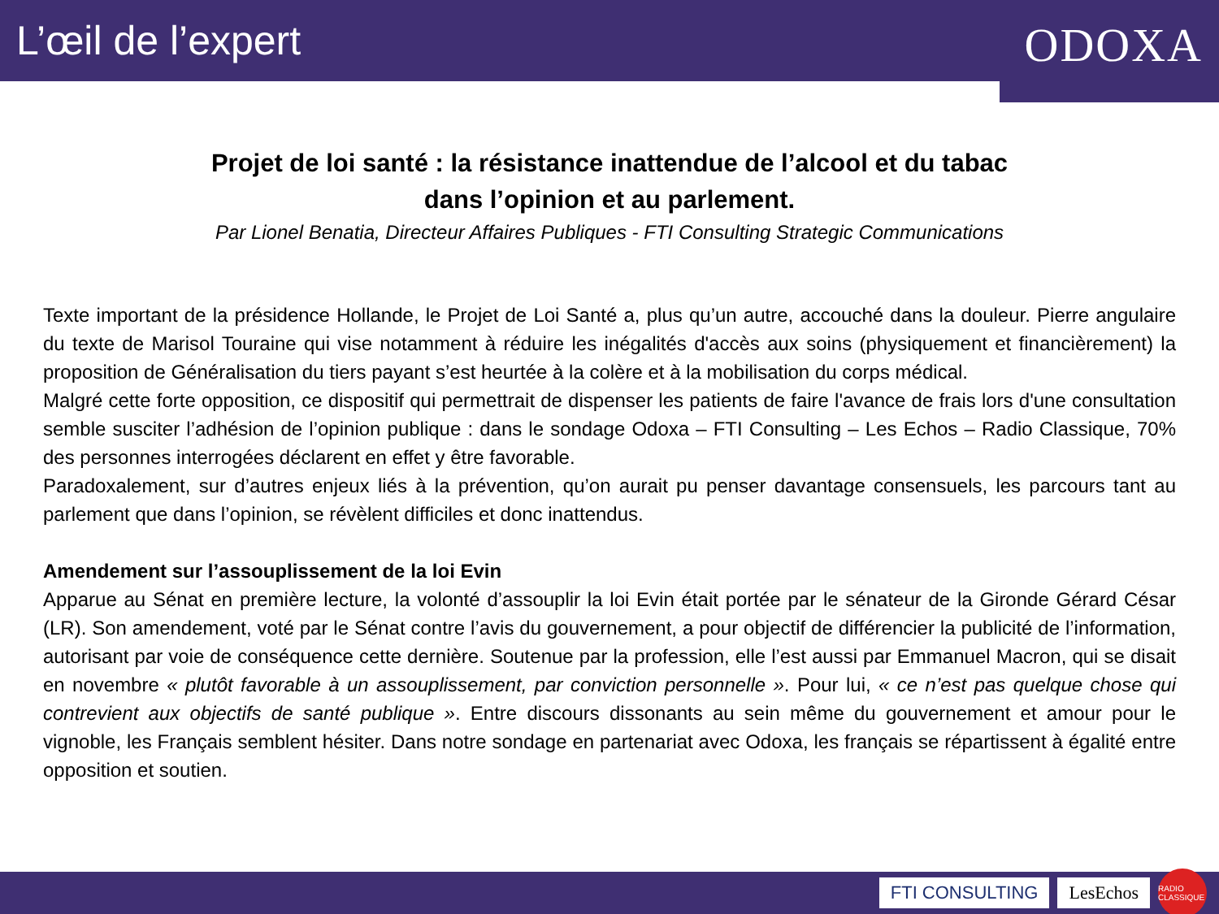L’œil de l’expert
ODOXA
Projet de loi santé : la résistance inattendue de l’alcool et du tabac
dans l’opinion et au parlement.
Par Lionel Benatia, Directeur Affaires Publiques - FTI Consulting Strategic Communications
Texte important de la présidence Hollande, le Projet de Loi Santé a, plus qu’un autre, accouché dans la douleur. Pierre angulaire du texte de Marisol Touraine qui vise notamment à réduire les inégalités d'accès aux soins (physiquement et financièrement) la proposition de Généralisation du tiers payant s’est heurtée à la colère et à la mobilisation du corps médical.
Malgré cette forte opposition, ce dispositif qui permettrait de dispenser les patients de faire l'avance de frais lors d'une consultation semble susciter l’adhésion de l’opinion publique : dans le sondage Odoxa – FTI Consulting – Les Echos – Radio Classique, 70% des personnes interrogées déclarent en effet y être favorable.
Paradoxalement, sur d’autres enjeux liés à la prévention, qu’on aurait pu penser davantage consensuels, les parcours tant au parlement que dans l’opinion, se révèlent difficiles et donc inattendus.
Amendement sur l’assouplissement de la loi Evin
Apparue au Sénat en première lecture, la volonté d’assouplir la loi Evin était portée par le sénateur de la Gironde Gérard César (LR). Son amendement, voté par le Sénat contre l’avis du gouvernement, a pour objectif de différencier la publicité de l’information, autorisant par voie de conséquence cette dernière. Soutenue par la profession, elle l’est aussi par Emmanuel Macron, qui se disait en novembre « plutôt favorable à un assouplissement, par conviction personnelle ». Pour lui, « ce n’est pas quelque chose qui contrevient aux objectifs de santé publique ». Entre discours dissonants au sein même du gouvernement et amour pour le vignoble, les Français semblent hésiter. Dans notre sondage en partenariat avec Odoxa, les français se répartissent à égalité entre opposition et soutien.
FTI CONSULTING LesEchos RADIO CLASSIQUE